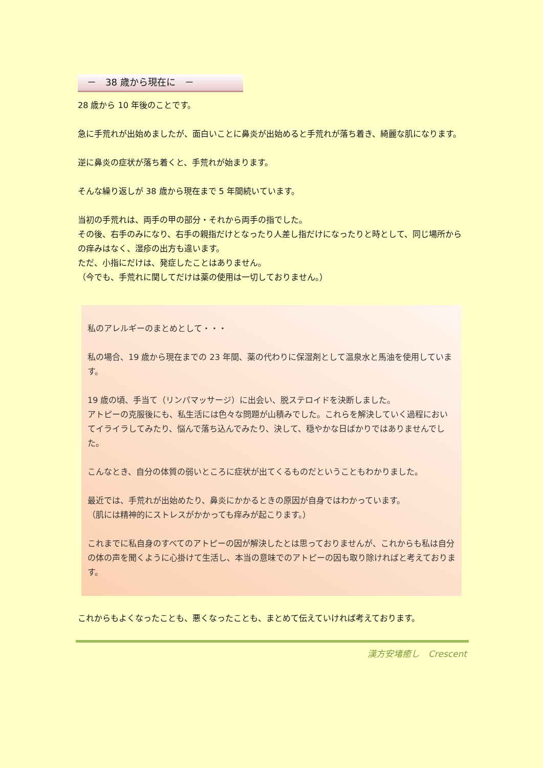－　38 歳から現在に　－
28 歳から 10 年後のことです。
急に手荒れが出始めましたが、面白いことに鼻炎が出始めると手荒れが落ち着き、綺麗な肌になります。
逆に鼻炎の症状が落ち着くと、手荒れが始まります。
そんな繰り返しが 38 歳から現在まで 5 年間続いています。
当初の手荒れは、両手の甲の部分・それから両手の指でした。
その後、右手のみになり、右手の親指だけとなったり人差し指だけになったりと時として、同じ場所からの痒みはなく、湿疹の出方も違います。
ただ、小指にだけは、発症したことはありません。
（今でも、手荒れに関してだけは薬の使用は一切しておりません。）
私のアレルギーのまとめとして・・・
私の場合、19 歳から現在までの 23 年間、薬の代わりに保湿剤として温泉水と馬油を使用しています。
19 歳の頃、手当て（リンパマッサージ）に出会い、脱ステロイドを決断しました。
アトピーの克服後にも、私生活には色々な問題が山積みでした。これらを解決していく過程においてイライラしてみたり、悩んで落ち込んでみたり、決して、穏やかな日ばかりではありませんでした。
こんなとき、自分の体質の弱いところに症状が出てくるものだということもわかりました。
最近では、手荒れが出始めたり、鼻炎にかかるときの原因が自身ではわかっています。
（肌には精神的にストレスがかかっても痒みが起こります。）
これまでに私自身のすべてのアトピーの因が解決したとは思っておりませんが、これからも私は自分の体の声を聞くように心掛けて生活し、本当の意味でのアトピーの因も取り除ければと考えております。
これからもよくなったことも、悪くなったことも、まとめて伝えていければ考えております。
漢方安堵癒し　Crescent